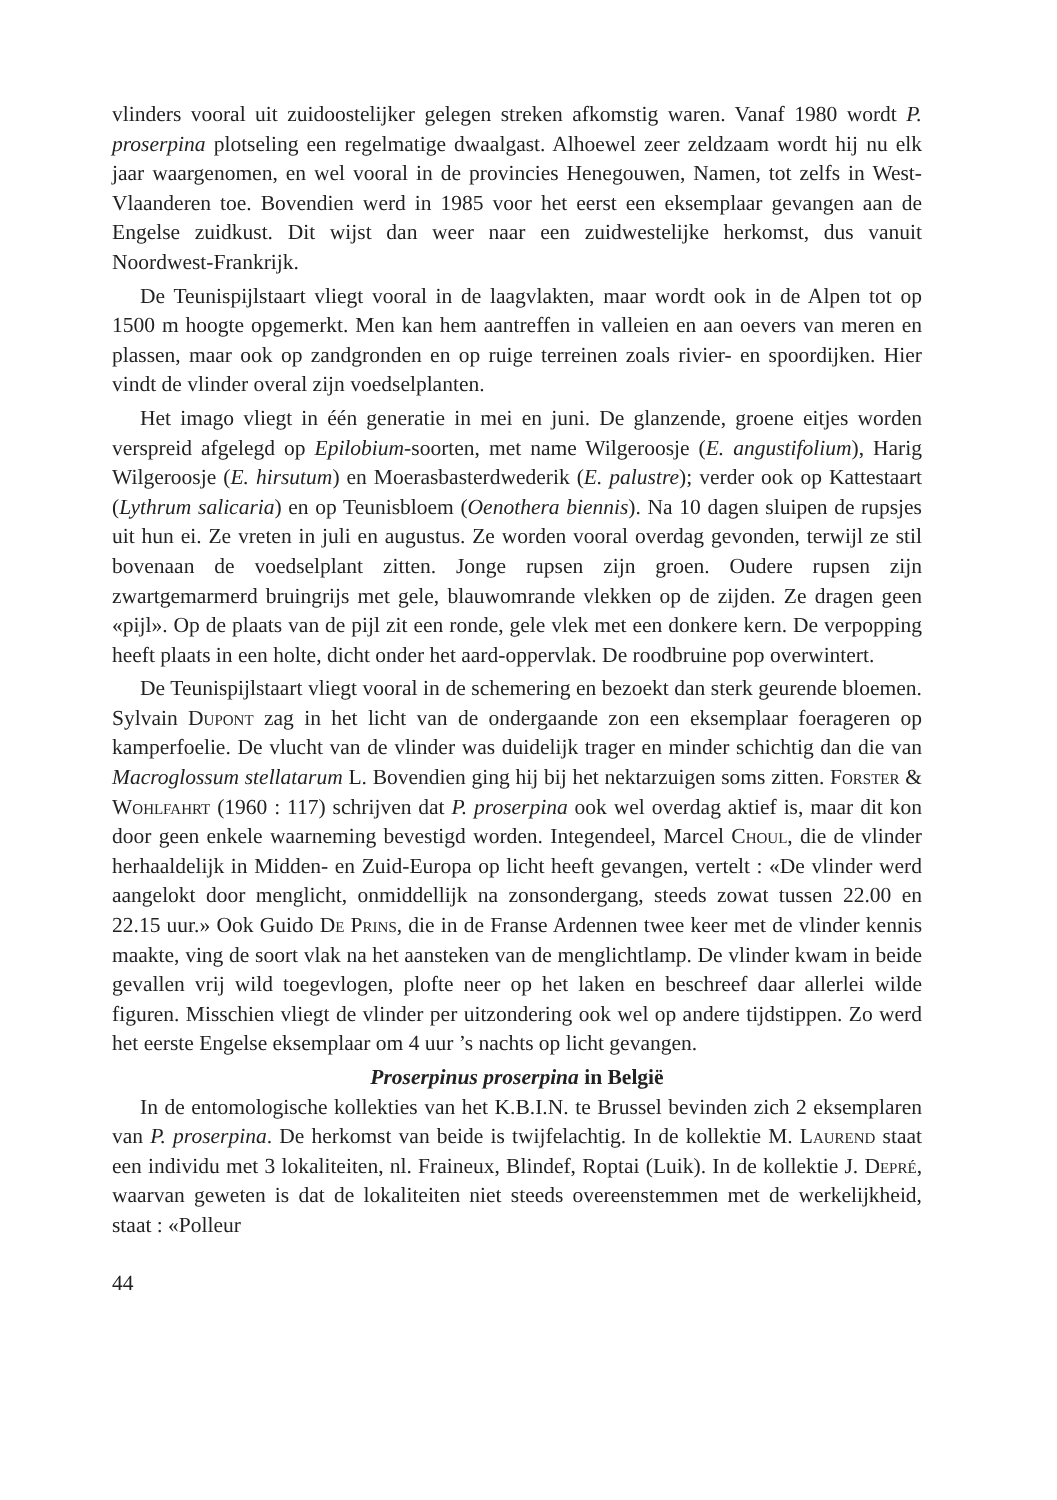vlinders vooral uit zuidoostelijker gelegen streken afkomstig waren. Vanaf 1980 wordt P. proserpina plotseling een regelmatige dwaalgast. Alhoewel zeer zeldzaam wordt hij nu elk jaar waargenomen, en wel vooral in de provincies Henegouwen, Namen, tot zelfs in West-Vlaanderen toe. Bovendien werd in 1985 voor het eerst een eksemplaar gevangen aan de Engelse zuidkust. Dit wijst dan weer naar een zuidwestelijke herkomst, dus vanuit Noordwest-Frankrijk.
De Teunispijlstaart vliegt vooral in de laagvlakten, maar wordt ook in de Alpen tot op 1500 m hoogte opgemerkt. Men kan hem aantreffen in valleien en aan oevers van meren en plassen, maar ook op zandgronden en op ruige terreinen zoals rivier- en spoordijken. Hier vindt de vlinder overal zijn voedselplanten.
Het imago vliegt in één generatie in mei en juni. De glanzende, groene eitjes worden verspreid afgelegd op Epilobium-soorten, met name Wilgeroosje (E. angustifolium), Harig Wilgeroosje (E. hirsutum) en Moerasbasterdwederik (E. palustre); verder ook op Kattestaart (Lythrum salicaria) en op Teunisbloem (Oenothera biennis). Na 10 dagen sluipen de rupsjes uit hun ei. Ze vreten in juli en augustus. Ze worden vooral overdag gevonden, terwijl ze stil bovenaan de voedselplant zitten. Jonge rupsen zijn groen. Oudere rupsen zijn zwartgemarmerd bruingrijs met gele, blauwomrande vlekken op de zijden. Ze dragen geen «pijl». Op de plaats van de pijl zit een ronde, gele vlek met een donkere kern. De verpopping heeft plaats in een holte, dicht onder het aard-oppervlak. De roodbruine pop overwintert.
De Teunispijlstaart vliegt vooral in de schemering en bezoekt dan sterk geurende bloemen. Sylvain Dupont zag in het licht van de ondergaande zon een eksemplaar foerageren op kamperfoelie. De vlucht van de vlinder was duidelijk trager en minder schichtig dan die van Macroglossum stellatarum L. Bovendien ging hij bij het nektarzuigen soms zitten. Forster & Wohlfahrt (1960 : 117) schrijven dat P. proserpina ook wel overdag aktief is, maar dit kon door geen enkele waarneming bevestigd worden. Integendeel, Marcel Choul, die de vlinder herhaaldelijk in Midden- en Zuid-Europa op licht heeft gevangen, vertelt : «De vlinder werd aangelokt door menglicht, onmiddellijk na zonsondergang, steeds zowat tussen 22.00 en 22.15 uur.» Ook Guido De Prins, die in de Franse Ardennen twee keer met de vlinder kennis maakte, ving de soort vlak na het aansteken van de menglichtlamp. De vlinder kwam in beide gevallen vrij wild toegevlogen, plofte neer op het laken en beschreef daar allerlei wilde figuren. Misschien vliegt de vlinder per uitzondering ook wel op andere tijdstippen. Zo werd het eerste Engelse eksemplaar om 4 uur ’s nachts op licht gevangen.
Proserpinus proserpina in België
In de entomologische kollekties van het K.B.I.N. te Brussel bevinden zich 2 eksemplaren van P. proserpina. De herkomst van beide is twijfelachtig. In de kollektie M. Laurend staat een individu met 3 lokaliteiten, nl. Fraineux, Blindef, Roptai (Luik). In de kollektie J. Depré, waarvan geweten is dat de lokaliteiten niet steeds overeenstemmen met de werkelijkheid, staat : «Polleur
44